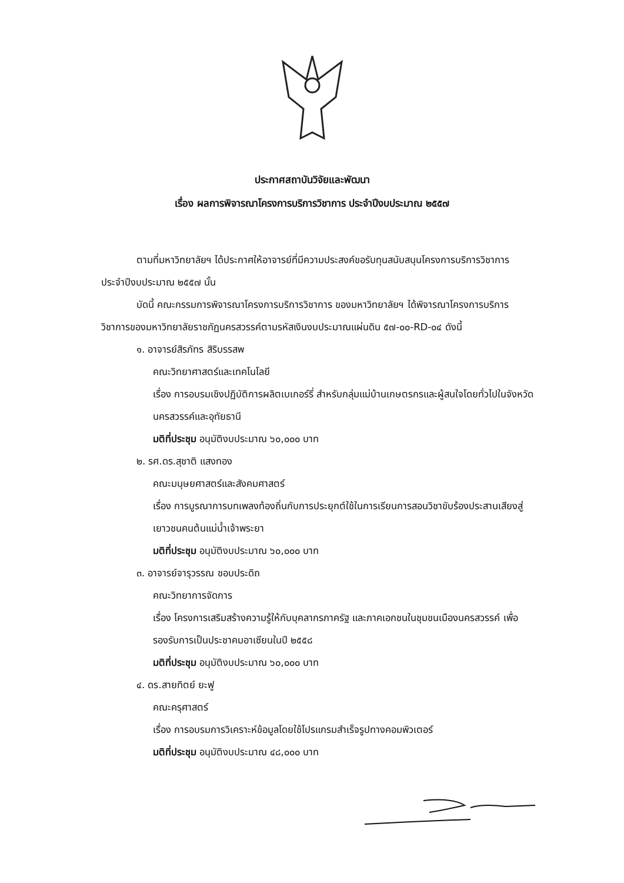ประกาศสถาบันวิจัยและพัฒนา
เรื่อง ผลการพิจารณาโครงการบริการวิชาการ ประจำปีงบประมาณ ๒๕๕๗
ตามที่มหาวิทยาลัยฯ ได้ประกาศให้อาจารย์ที่มีความประสงค์ขอรับทุนสนับสนุนโครงการบริการวิชาการ ประจำปีงบประมาณ ๒๕๕๗ นั้น
บัดนี้ คณะกรรมการพิจารณาโครงการบริการวิชาการ ของมหาวิทยาลัยฯ ได้พิจารณาโครงการบริการวิชาการของมหาวิทยาลัยราชภัฏนครสวรรค์ตามรหัสเงินงบประมาณแผ่นดิน ๕๗-๐๐-RD-๐๔ ดังนี้
๑. อาจารย์สิรภัทร สิริบรรสพ
คณะวิทยาศาสตร์และเทคโนโลยี
เรื่อง การอบรมเชิงปฏิบัติการผลิตเบเกอร์รี่ สำหรับกลุ่มแม่บ้านเกษตรกรและผู้สนใจโดยทั่วไปในจังหวัดนครสวรรค์และอุทัยธานี
มติที่ประชุม อนุมัติงบประมาณ ๖๐,๐๐๐ บาท
๒. รศ.ดร.สุชาติ แสงทอง
คณะมนุษยศาสตร์และสังคมศาสตร์
เรื่อง การบูรณาการบทเพลงท้องถิ่นกับการประยุกต์ใช้ในการเรียนการสอนวิชาขับร้องประสานเสียงสู่เยาวชนคนต้นแม่น้ำเจ้าพระยา
มติที่ประชุม อนุมัติงบประมาณ ๖๐,๐๐๐ บาท
๓. อาจารย์จารุวรรณ ชอบประดิถ
คณะวิทยาการจัดการ
เรื่อง โครงการเสริมสร้างความรู้ให้กับบุคลากรภาครัฐ และภาคเอกชนในชุมชนเมืองนครสวรรค์ เพื่อรองรับการเป็นประชาคมอาเซียนในปี ๒๕๕๘
มติที่ประชุม อนุมัติงบประมาณ ๖๐,๐๐๐ บาท
๔. ดร.สายทิตย์ ยะฟู
คณะครุศาสตร์
เรื่อง การอบรมการวิเคราะห์ข้อมูลโดยใช้โปรแกรมสำเร็จรูปทางคอมพิวเตอร์
มติที่ประชุม อนุมัติงบประมาณ ๔๘,๐๐๐ บาท